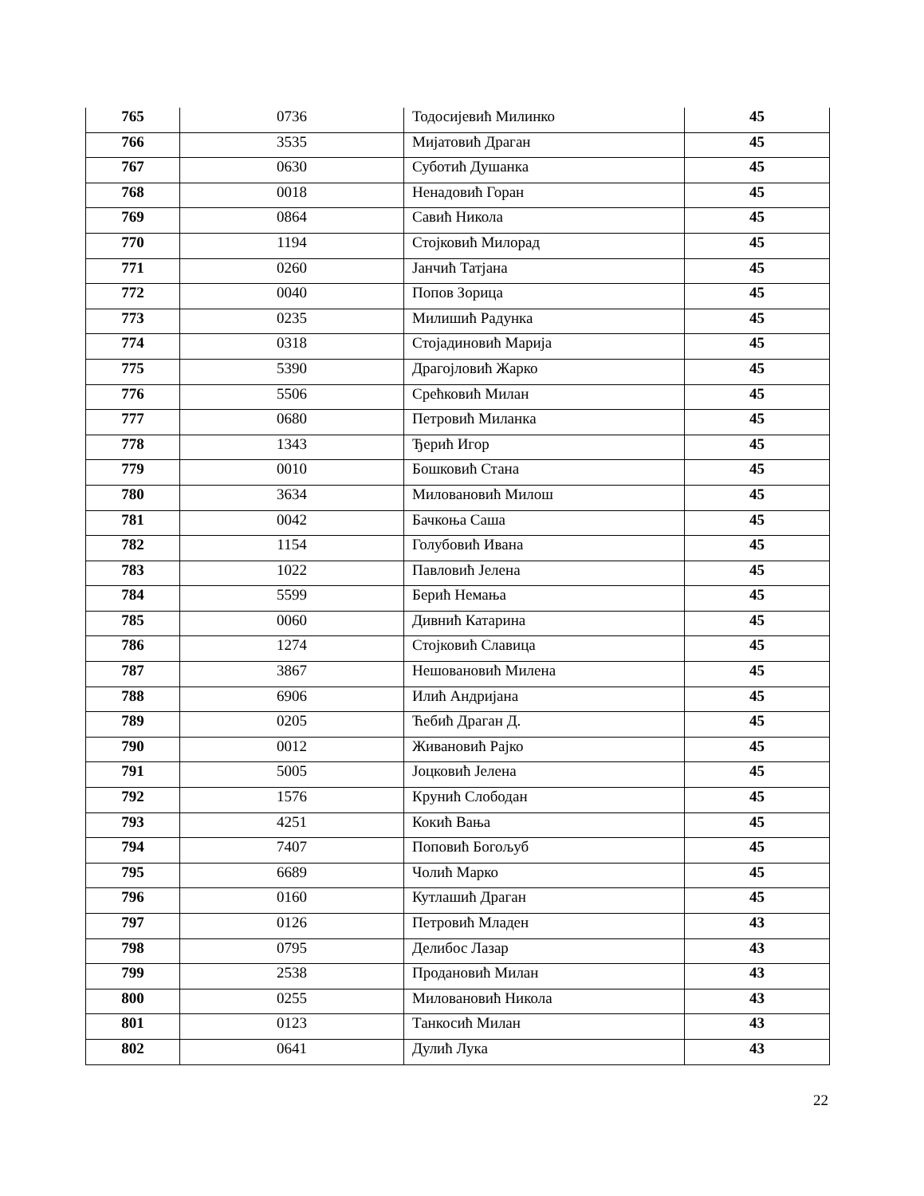| 765 | 0736 | Тодосијевић Милинко | 45 |
| 766 | 3535 | Мијатовић Драган | 45 |
| 767 | 0630 | Суботић Душанка | 45 |
| 768 | 0018 | Ненадовић Горан | 45 |
| 769 | 0864 | Савић Никола | 45 |
| 770 | 1194 | Стојковић Милорад | 45 |
| 771 | 0260 | Јанчић Татјана | 45 |
| 772 | 0040 | Попов Зорица | 45 |
| 773 | 0235 | Милишић Радунка | 45 |
| 774 | 0318 | Стојадиновић Марија | 45 |
| 775 | 5390 | Драгојловић Жарко | 45 |
| 776 | 5506 | Срећковић Милан | 45 |
| 777 | 0680 | Петровић Миланка | 45 |
| 778 | 1343 | Ђерић Игор | 45 |
| 779 | 0010 | Бошковић Стана | 45 |
| 780 | 3634 | Миловановић Милош | 45 |
| 781 | 0042 | Бачкоња Саша | 45 |
| 782 | 1154 | Голубовић Ивана | 45 |
| 783 | 1022 | Павловић Јелена | 45 |
| 784 | 5599 | Берић Немања | 45 |
| 785 | 0060 | Дивнић Катарина | 45 |
| 786 | 1274 | Стојковић Славица | 45 |
| 787 | 3867 | Нешовановић Милена | 45 |
| 788 | 6906 | Илић Андријана | 45 |
| 789 | 0205 | Ћебић Драган Д. | 45 |
| 790 | 0012 | Живановић Рајко | 45 |
| 791 | 5005 | Јоцковић Јелена | 45 |
| 792 | 1576 | Крунић Слободан | 45 |
| 793 | 4251 | Кокић Вања | 45 |
| 794 | 7407 | Поповић Богољуб | 45 |
| 795 | 6689 | Чолић Марко | 45 |
| 796 | 0160 | Кутлашић Драган | 45 |
| 797 | 0126 | Петровић Младен | 43 |
| 798 | 0795 | Делибос Лазар | 43 |
| 799 | 2538 | Продановић Милан | 43 |
| 800 | 0255 | Миловановић Никола | 43 |
| 801 | 0123 | Танкосић Милан | 43 |
| 802 | 0641 | Дулић Лука | 43 |
22